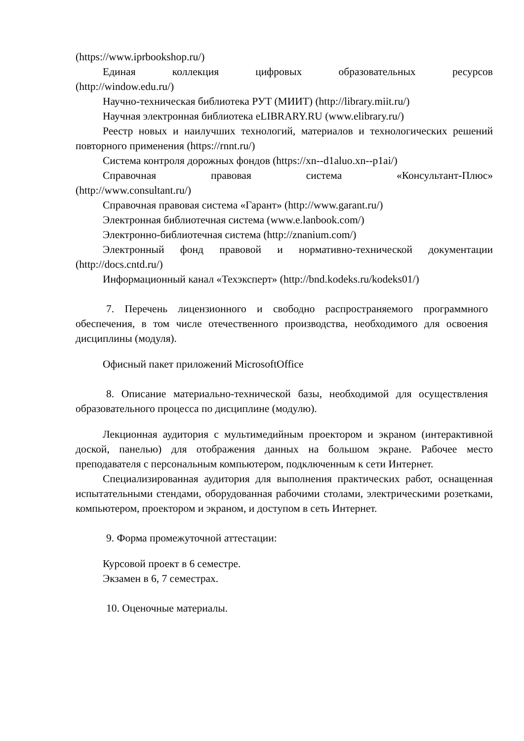(https://www.iprbookshop.ru/)
Единая коллекция цифровых образовательных ресурсов
(http://window.edu.ru/)
Научно-техническая библиотека РУТ (МИИТ) (http://library.miit.ru/)
Научная электронная библиотека eLIBRARY.RU (www.elibrary.ru/)
Реестр новых и наилучших технологий, материалов и технологических решений повторного применения (https://rnnt.ru/)
Система контроля дорожных фондов (https://xn--d1aluo.xn--p1ai/)
Справочная правовая система «Консультант-Плюс»
(http://www.consultant.ru/)
Справочная правовая система «Гарант» (http://www.garant.ru/)
Электронная библиотечная система (www.e.lanbook.com/)
Электронно-библиотечная система (http://znanium.com/)
Электронный фонд правовой и нормативно-технической документации (http://docs.cntd.ru/)
Информационный канал «Техэксперт» (http://bnd.kodeks.ru/kodeks01/)
7. Перечень лицензионного и свободно распространяемого программного обеспечения, в том числе отечественного производства, необходимого для освоения дисциплины (модуля).
Офисный пакет приложений MicrosoftOffice
8. Описание материально-технической базы, необходимой для осуществления образовательного процесса по дисциплине (модулю).
Лекционная аудитория с мультимедийным проектором и экраном (интерактивной доской, панелью) для отображения данных на большом экране. Рабочее место преподавателя с персональным компьютером, подключенным к сети Интернет.
Специализированная аудитория для выполнения практических работ, оснащенная испытательными стендами, оборудованная рабочими столами, электрическими розетками, компьютером, проектором и экраном, и доступом в сеть Интернет.
9. Форма промежуточной аттестации:
Курсовой проект в 6 семестре.
Экзамен в 6, 7 семестрах.
10. Оценочные материалы.